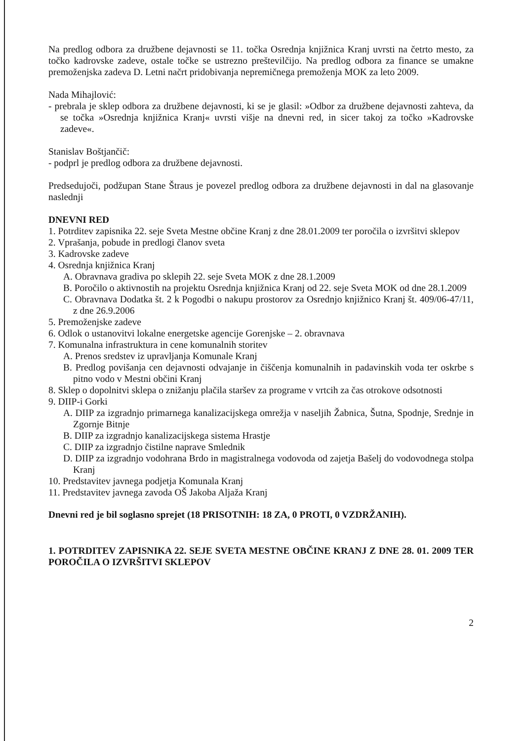Na predlog odbora za družbene dejavnosti se 11. točka Osrednja knjižnica Kranj uvrsti na četrto mesto, za točko kadrovske zadeve, ostale točke se ustrezno preštevilčijo. Na predlog odbora za finance se umakne premoženjska zadeva D. Letni načrt pridobivanja nepremičnega premoženja MOK za leto 2009.
Nada Mihajlović:
- prebrala je sklep odbora za družbene dejavnosti, ki se je glasil: »Odbor za družbene dejavnosti zahteva, da se točka »Osrednja knjižnica Kranj« uvrsti višje na dnevni red, in sicer takoj za točko »Kadrovske zadeve«.
Stanislav Boštjančič:
- podprl je predlog odbora za družbene dejavnosti.
Predsedujoči, podžupan Stane Štraus je povezel predlog odbora za družbene dejavnosti in dal na glasovanje naslednji
DNEVNI RED
1. Potrditev zapisnika 22. seje Sveta Mestne občine Kranj z dne 28.01.2009 ter poročila o izvršitvi sklepov
2. Vprašanja, pobude in predlogi članov sveta
3. Kadrovske zadeve
4. Osrednja knjižnica Kranj
A. Obravnava gradiva po sklepih 22. seje Sveta MOK z dne 28.1.2009
B. Poročilo o aktivnostih na projektu Osrednja knjižnica Kranj od 22. seje Sveta MOK od dne 28.1.2009
C. Obravnava Dodatka št. 2 k Pogodbi o nakupu prostorov za Osrednjo knjižnico Kranj št. 409/06-47/11, z dne 26.9.2006
5. Premoženjske zadeve
6. Odlok o ustanovitvi lokalne energetske agencije Gorenjske – 2. obravnava
7. Komunalna infrastruktura in cene komunalnih storitev
A. Prenos sredstev iz upravljanja Komunale Kranj
B. Predlog povišanja cen dejavnosti odvajanje in čiščenja komunalnih in padavinskih voda ter oskrbe s pitno vodo v Mestni občini Kranj
8. Sklep o dopolnitvi sklepa o znižanju plačila staršev za programe v vrtcih za čas otrokove odsotnosti
9. DIIP-i Gorki
A. DIIP za izgradnjo primarnega kanalizacijskega omrežja v naseljih Žabnica, Šutna, Spodnje, Srednje in Zgornje Bitnje
B. DIIP za izgradnjo kanalizacijskega sistema Hrastje
C. DIIP za izgradnjo čistilne naprave Smlednik
D. DIIP za izgradnjo vodohrana Brdo in magistralnega vodovoda od zajetja Bašelj do vodovodnega stolpa Kranj
10. Predstavitev javnega podjetja Komunala Kranj
11. Predstavitev javnega zavoda OŠ Jakoba Aljaža Kranj
Dnevni red je bil soglasno sprejet (18 PRISOTNIH: 18 ZA, 0 PROTI, 0 VZDRŽANIH).
1. POTRDITEV ZAPISNIKA 22. SEJE SVETA MESTNE OBČINE KRANJ Z DNE 28. 01. 2009 TER POROČILA O IZVRŠITVI SKLEPOV
2